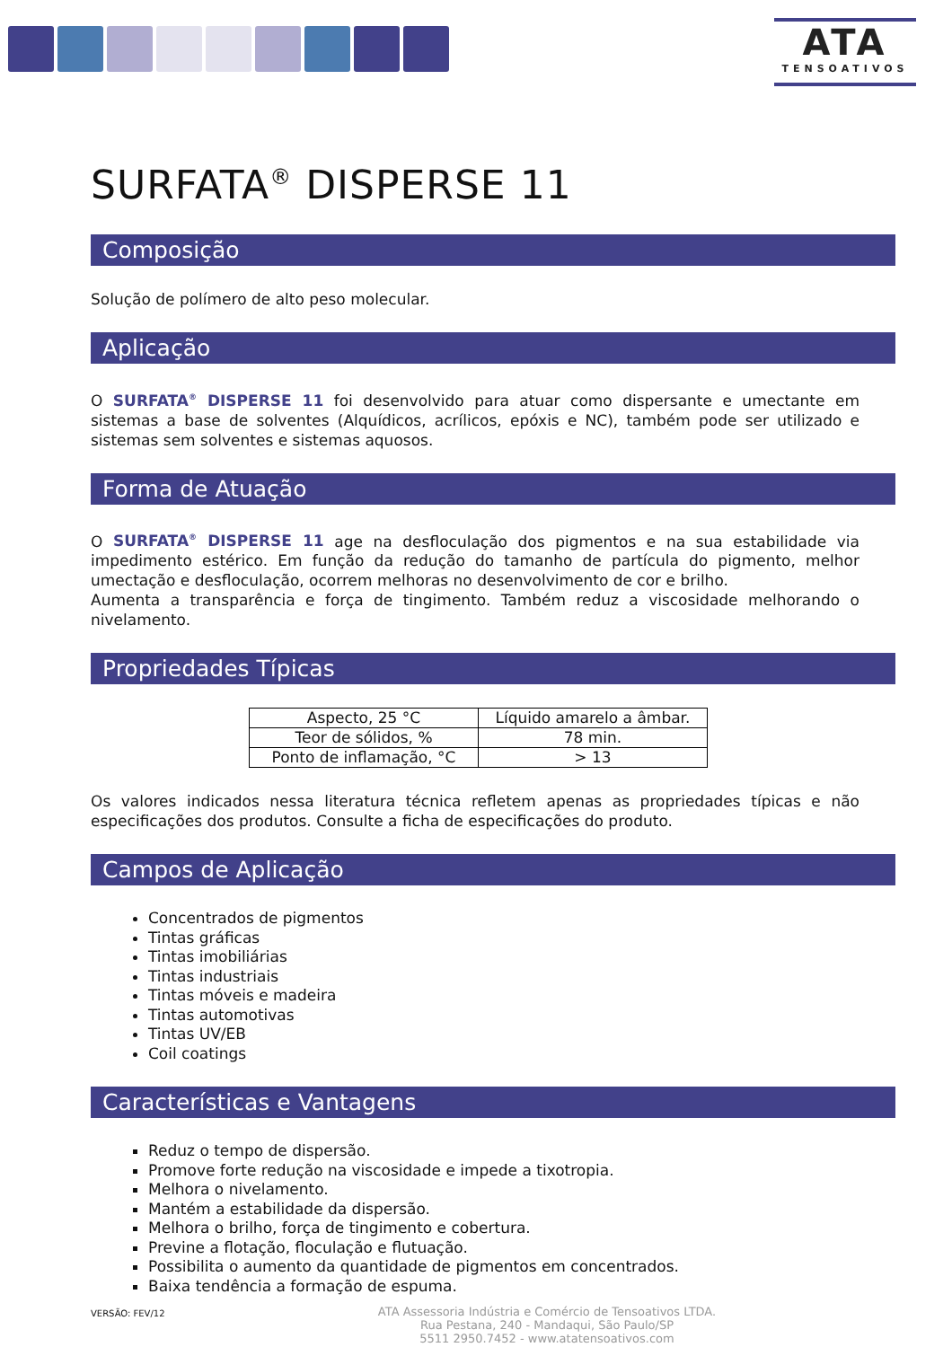ATA
TENSOATIVOS
SURFATA<sup>®</sup> DISPERSE 11
Composição
Solução de polímero de alto peso molecular.
Aplicação
O SURFATA<sup>®</sup> DISPERSE 11 foi desenvolvido para atuar como dispersante e umectante em sistemas a base de solventes (Alquídicos, acrílicos, epóxis e NC), também pode ser utilizado e sistemas sem solventes e sistemas aquosos.
Forma de Atuação
O SURFATA<sup>®</sup> DISPERSE 11 age na desfloculação dos pigmentos e na sua estabilidade via impedimento estérico. Em função da redução do tamanho de partícula do pigmento, melhor umectação e desfloculação, ocorrem melhoras no desenvolvimento de cor e brilho.
Aumenta a transparência e força de tingimento. Também reduz a viscosidade melhorando o nivelamento.
Propriedades Típicas
| Aspecto, 25 °C | Líquido amarelo a âmbar. |
| Teor de sólidos, % | 78 min. |
| Ponto de inflamação, °C | > 13 |
Os valores indicados nessa literatura técnica refletem apenas as propriedades típicas e não especificações dos produtos. Consulte a ficha de especificações do produto.
Campos de Aplicação
Concentrados de pigmentos
Tintas gráficas
Tintas imobiliárias
Tintas industriais
Tintas móveis e madeira
Tintas automotivas
Tintas UV/EB
Coil coatings
Características e Vantagens
Reduz o tempo de dispersão.
Promove forte redução na viscosidade e impede a tixotropia.
Melhora o nivelamento.
Mantém a estabilidade da dispersão.
Melhora o brilho, força de tingimento e cobertura.
Previne a flotação, floculação e flutuação.
Possibilita o aumento da quantidade de pigmentos em concentrados.
Baixa tendência a formação de espuma.
VERSÃO: FEV/12
ATA Assessoria Indústria e Comércio de Tensoativos LTDA.
Rua Pestana, 240 - Mandaqui, São Paulo/SP
5511 2950.7452 - www.atatensoativos.com